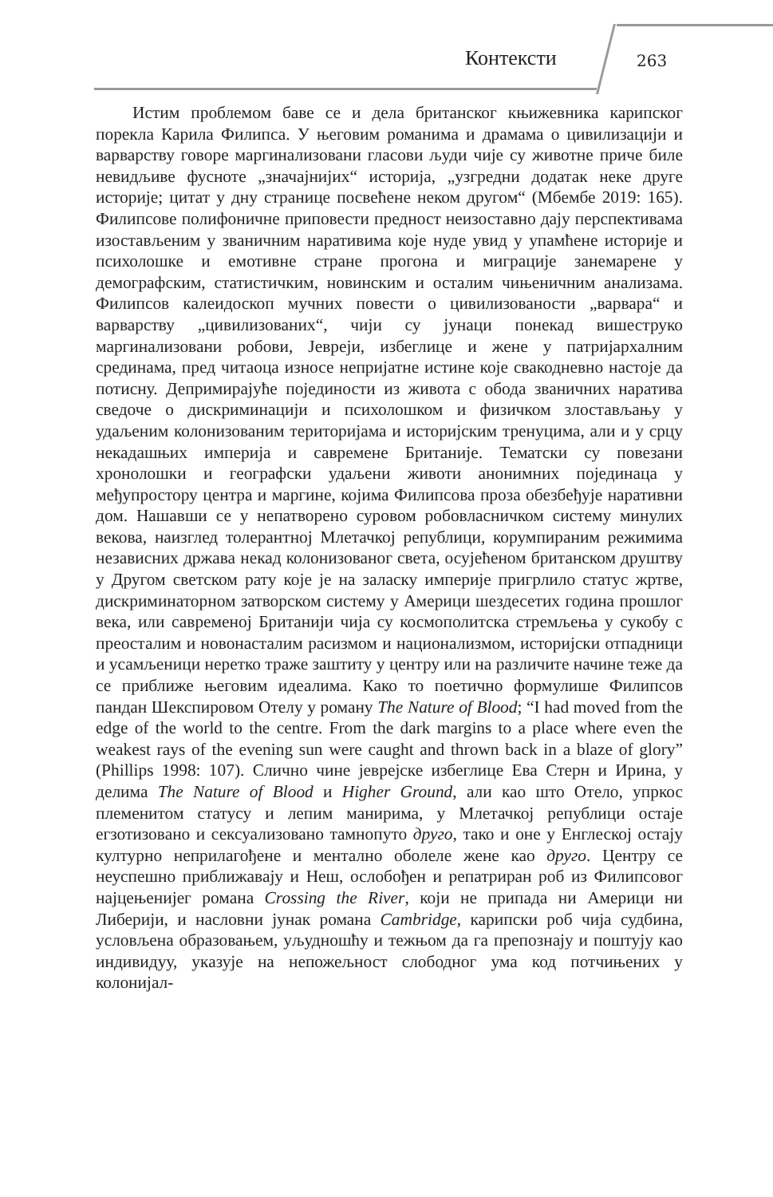Контексти 263
Истим проблемом баве се и дела британског књижевника карипског порекла Карила Филипса. У његовим романима и драмама о цивилизацији и варварству говоре маргинализовани гласови људи чије су животне приче биле невидљиве фусноте „значајнијих“ историја, „узгредни додатак неке друге историје; цитат у дну странице посвећене неком другом“ (Мбембе 2019: 165). Филипсове полифоничне приповести предност неизоставно дају перспективама изостављеним у званичним наративима које нуде увид у упамћене историје и психолошке и емотивне стране прогона и миграције занемарене у демографским, статистичким, новинским и осталим чињеничним анализама. Филипсов калеидоскоп мучних повести о цивилизованости „варвара“ и варварству „цивилизованих“, чији су јунаци понекад вишеструко маргинализовани робови, Јевреји, избеглице и жене у патријархалним срединама, пред читаоца износе непријатне истине које свакодневно настоје да потисну. Депримирајуће појединости из живота с обода званичних наратива сведоче о дискриминацији и психолошком и физичком злостављању у удаљеним колонизованим територијама и историјским тренуцима, али и у срцу некадашњих империја и савремене Британије. Тематски су повезани хронолошки и географски удаљени животи анонимних појединаца у међупростору центра и маргине, којима Филипсова проза обезбеђује наративни дом. Нашавши се у непатворено суровом робовласничком систему минулих векова, наизглед толерантној Млетачкој републици, корумпираним режимима независних држава некад колонизованог света, осујећеном британском друштву у Другом светском рату које је на заласку империје пригрлило статус жртве, дискриминаторном затворском систему у Америци шездесетих година прошлог века, или савременој Британији чија су космополитска стремљења у сукобу с преосталим и новонасталим расизмом и национализмом, историјски отпадници и усамљеници неретко траже заштиту у центру или на различите начине теже да се приближе његовим идеалима. Како то поетично формулише Филипсов пандан Шекспировом Отелу у роману The Nature of Blood; “I had moved from the edge of the world to the centre. From the dark margins to a place where even the weakest rays of the evening sun were caught and thrown back in a blaze of glory” (Phillips 1998: 107). Слично чине јеврејске избеглице Ева Стерн и Ирина, у делима The Nature of Blood и Higher Ground, али као што Отело, упркос племенитом статусу и лепим манирима, у Млетачкој републици остаје егзотизовано и сексуализовано тамнопуто друго, тако и оне у Енглеској остају културно неприлагођене и ментално оболеле жене као друго. Центру се неуспешно приближавају и Неш, ослобођен и репатриран роб из Филипсовог најцењенијег романа Crossing the River, који не припада ни Америци ни Либерији, и насловни јунак романа Cambridge, карипски роб чија судбина, условљена образовањем, уљудношћу и тежњом да га препознају и поштују као индивидуу, указује на непожељност слободног ума код потчињених у колонијал-